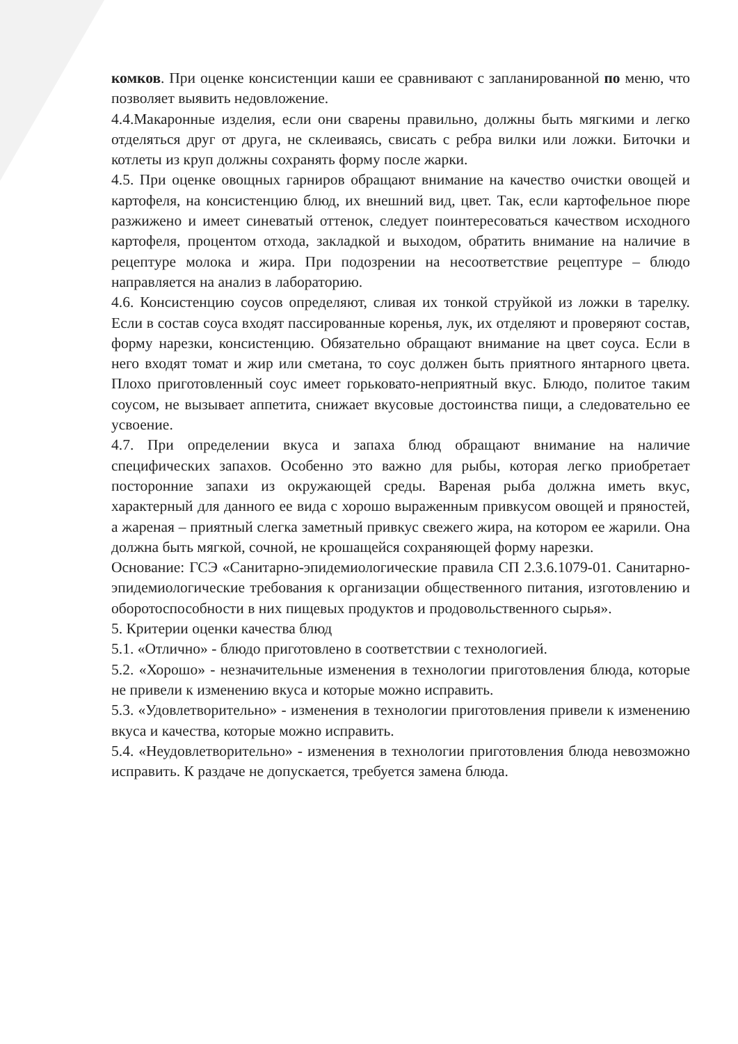комков. При оценке консистенции каши ее сравнивают с запланированной по меню, что позволяет выявить недовложение.
4.4.Макаронные изделия, если они сварены правильно, должны быть мягкими и легко отделяться друг от друга, не склеиваясь, свисать с ребра вилки или ложки. Биточки и котлеты из круп должны сохранять форму после жарки.
4.5. При оценке овощных гарниров обращают внимание на качество очистки овощей и картофеля, на консистенцию блюд, их внешний вид, цвет. Так, если картофельное пюре разжижено и имеет синеватый оттенок, следует поинтересоваться качеством исходного картофеля, процентом отхода, закладкой и выходом, обратить внимание на наличие в рецептуре молока и жира. При подозрении на несоответствие рецептуре – блюдо направляется на анализ в лабораторию.
4.6. Консистенцию соусов определяют, сливая их тонкой струйкой из ложки в тарелку. Если в состав соуса входят пассированные коренья, лук, их отделяют и проверяют состав, форму нарезки, консистенцию. Обязательно обращают внимание на цвет соуса. Если в него входят томат и жир или сметана, то соус должен быть приятного янтарного цвета. Плохо приготовленный соус имеет горьковато-неприятный вкус. Блюдо, политое таким соусом, не вызывает аппетита, снижает вкусовые достоинства пищи, а следовательно ее усвоение.
4.7. При определении вкуса и запаха блюд обращают внимание на наличие специфических запахов. Особенно это важно для рыбы, которая легко приобретает посторонние запахи из окружающей среды. Вареная рыба должна иметь вкус, характерный для данного ее вида с хорошо выраженным привкусом овощей и пряностей, а жареная – приятный слегка заметный привкус свежего жира, на котором ее жарили. Она должна быть мягкой, сочной, не крошащейся сохраняющей форму нарезки.
Основание: ГСЭ «Санитарно-эпидемиологические правила СП 2.3.6.1079-01. Санитарно-эпидемиологические требования к организации общественного питания, изготовлению и оборотоспособности в них пищевых продуктов и продовольственного сырья».
5. Критерии оценки качества блюд
5.1. «Отлично» - блюдо приготовлено в соответствии с технологией.
5.2. «Хорошо» - незначительные изменения в технологии приготовления блюда, которые не привели к изменению вкуса и которые можно исправить.
5.3. «Удовлетворительно» - изменения в технологии приготовления привели к изменению вкуса и качества, которые можно исправить.
5.4. «Неудовлетворительно» - изменения в технологии приготовления блюда невозможно исправить. К раздаче не допускается, требуется замена блюда.